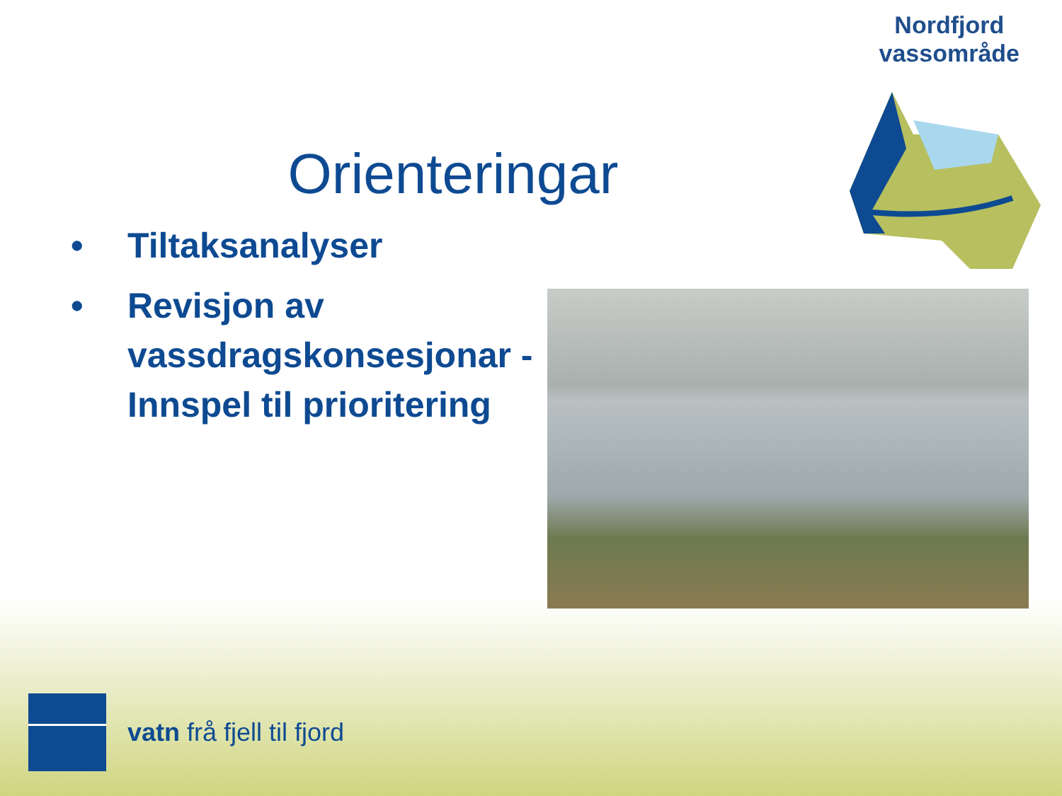Nordfjord
vassområde
Orienteringar
• Tiltaksanalyser
• Revisjon av vassdragskonsesjonar - Innspel til prioritering
vatn frå fjell til fjord